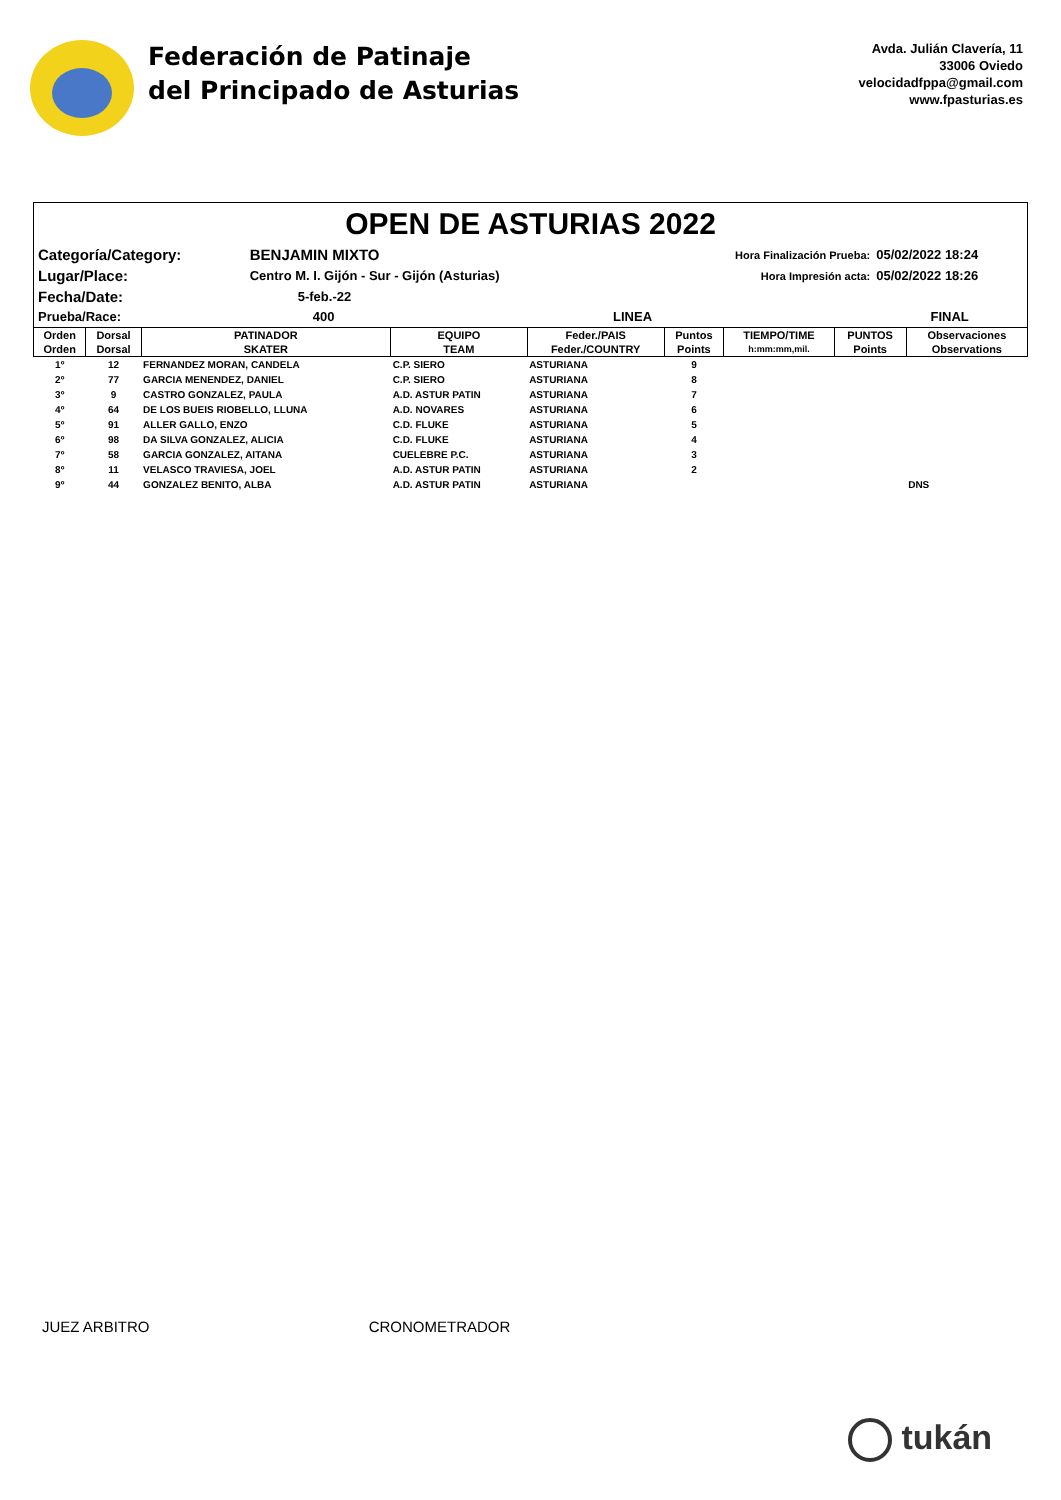Federación de Patinaje
del Principado de Asturias
Avda. Julián Clavería, 11
33006 Oviedo
velocidadfppa@gmail.com
www.fpasturias.es
OPEN DE ASTURIAS 2022
| Categoría/Category: | BENJAMIN MIXTO | | Hora Finalización Prueba: | 05/02/2022 18:24 |
| Lugar/Place: | Centro M. I. Gijón - Sur - Gijón (Asturias) | | Hora Impresión acta: | 05/02/2022 18:26 |
| Fecha/Date: | 5-feb.-22 | | | |
| Prueba/Race: | 400 | LINEA | | FINAL |
| Orden | Dorsal | PATINADOR | EQUIPO | Feder./PAIS | Puntos | TIEMPO/TIME | PUNTOS | Observaciones |
| --- | --- | --- | --- | --- | --- | --- | --- | --- |
| Orden | Dorsal | SKATER | TEAM | Feder./COUNTRY | Points | h:mm:mm,mil. | Points | Observations |
| 1º | 12 | FERNANDEZ MORAN, CANDELA | C.P. SIERO | ASTURIANA | 9 | | | |
| 2º | 77 | GARCIA MENENDEZ, DANIEL | C.P. SIERO | ASTURIANA | 8 | | | |
| 3º | 9 | CASTRO GONZALEZ, PAULA | A.D. ASTUR PATIN | ASTURIANA | 7 | | | |
| 4º | 64 | DE LOS BUEIS RIOBELLO, LLUNA | A.D. NOVARES | ASTURIANA | 6 | | | |
| 5º | 91 | ALLER GALLO, ENZO | C.D. FLUKE | ASTURIANA | 5 | | | |
| 6º | 98 | DA SILVA GONZALEZ, ALICIA | C.D. FLUKE | ASTURIANA | 4 | | | |
| 7º | 58 | GARCIA GONZALEZ, AITANA | CUELEBRE P.C. | ASTURIANA | 3 | | | |
| 8º | 11 | VELASCO TRAVIESA, JOEL | A.D. ASTUR PATIN | ASTURIANA | 2 | | | |
| 9º | 44 | GONZALEZ BENITO, ALBA | A.D. ASTUR PATIN | ASTURIANA | | | | DNS |
JUEZ ARBITRO CRONOMETRADOR
tukán